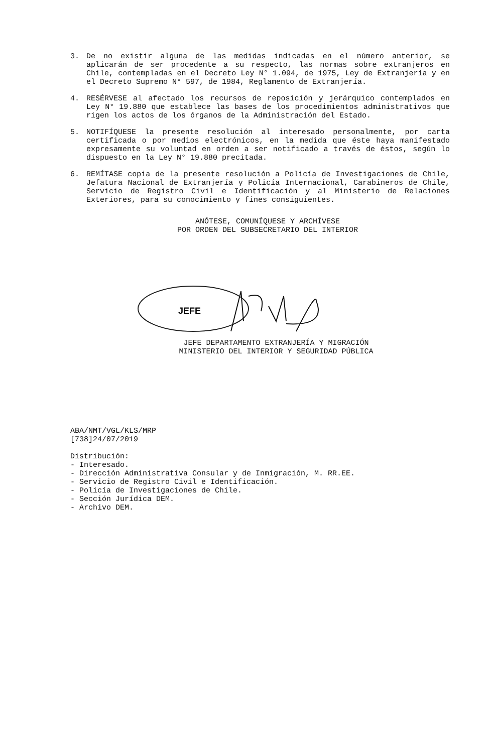3. De no existir alguna de las medidas indicadas en el número anterior, se aplicarán de ser procedente a su respecto, las normas sobre extranjeros en Chile, contempladas en el Decreto Ley N° 1.094, de 1975, Ley de Extranjería y en el Decreto Supremo N° 597, de 1984, Reglamento de Extranjería.
4. RESÉRVESE al afectado los recursos de reposición y jerárquico contemplados en Ley N° 19.880 que establece las bases de los procedimientos administrativos que rigen los actos de los órganos de la Administración del Estado.
5. NOTIFÍQUESE la presente resolución al interesado personalmente, por carta certificada o por medios electrónicos, en la medida que éste haya manifestado expresamente su voluntad en orden a ser notificado a través de éstos, según lo dispuesto en la Ley N° 19.880 precitada.
6. REMÍTASE copia de la presente resolución a Policía de Investigaciones de Chile, Jefatura Nacional de Extranjería y Policía Internacional, Carabineros de Chile, Servicio de Registro Civil e Identificación y al Ministerio de Relaciones Exteriores, para su conocimiento y fines consiguientes.
ANÓTESE, COMUNÍQUESE Y ARCHÍVESE
POR ORDEN DEL SUBSECRETARIO DEL INTERIOR
JEFE
JEFE DEPARTAMENTO EXTRANJERÍA Y MIGRACIÓN
MINISTERIO DEL INTERIOR Y SEGURIDAD PÚBLICA
ABA/NMT/VGL/KLS/MRP
[738]24/07/2019
Distribución:
- Interesado.
- Dirección Administrativa Consular y de Inmigración, M. RR.EE.
- Servicio de Registro Civil e Identificación.
- Policía de Investigaciones de Chile.
- Sección Jurídica DEM.
- Archivo DEM.